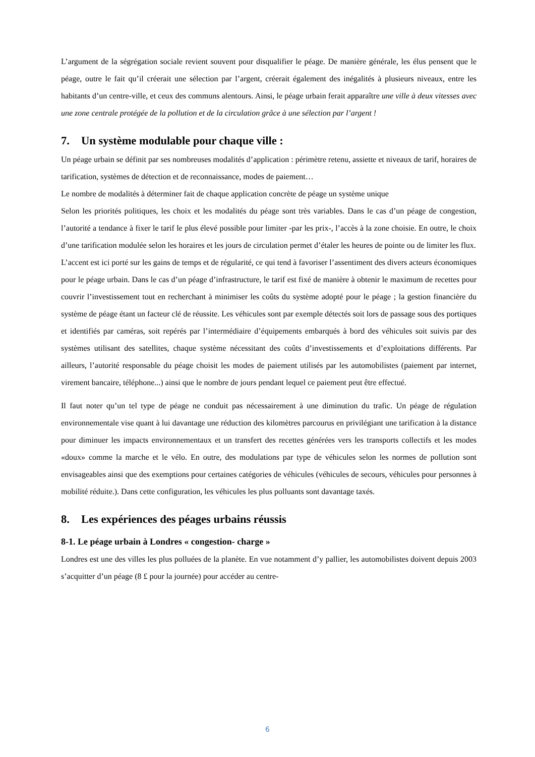L’argument de la ségrégation sociale revient souvent pour disqualifier le péage. De manière générale, les élus pensent que le péage, outre le fait qu’il créerait une sélection par l’argent, créerait également des inégalités à plusieurs niveaux, entre les habitants d’un centre-ville, et ceux des communs alentours. Ainsi, le péage urbain ferait apparaître une ville à deux vitesses avec une zone centrale protégée de la pollution et de la circulation grâce à une sélection par l’argent !
7. Un système modulable pour chaque ville :
Un péage urbain se définit par ses nombreuses modalités d’application : périmètre retenu, assiette et niveaux de tarif, horaires de tarification, systèmes de détection et de reconnaissance, modes de paiement…
Le nombre de modalités à déterminer fait de chaque application concrète de péage un système unique
Selon les priorités politiques, les choix et les modalités du péage sont très variables. Dans le cas d’un péage de congestion, l’autorité a tendance à fixer le tarif le plus élevé possible pour limiter -par les prix-, l’accès à la zone choisie. En outre, le choix d’une tarification modulée selon les horaires et les jours de circulation permet d’étaler les heures de pointe ou de limiter les flux.
L’accent est ici porté sur les gains de temps et de régularité, ce qui tend à favoriser l’assentiment des divers acteurs économiques pour le péage urbain. Dans le cas d’un péage d’infrastructure, le tarif est fixé de manière à obtenir le maximum de recettes pour couvrir l’investissement tout en recherchant à minimiser les coûts du système adopté pour le péage ; la gestion financière du système de péage étant un facteur clé de réussite. Les véhicules sont par exemple détectés soit lors de passage sous des portiques et identifiés par caméras, soit repérés par l’intermédiaire d’équipements embarqués à bord des véhicules soit suivis par des systèmes utilisant des satellites, chaque système nécessitant des coûts d’investissements et d’exploitations différents. Par ailleurs, l’autorité responsable du péage choisit les modes de paiement utilisés par les automobilistes (paiement par internet, virement bancaire, téléphone...) ainsi que le nombre de jours pendant lequel ce paiement peut être effectué.
Il faut noter qu’un tel type de péage ne conduit pas nécessairement à une diminution du trafic. Un péage de régulation environnementale vise quant à lui davantage une réduction des kilomètres parcourus en privilégiant une tarification à la distance pour diminuer les impacts environnementaux et un transfert des recettes générées vers les transports collectifs et les modes «doux» comme la marche et le vélo. En outre, des modulations par type de véhicules selon les normes de pollution sont envisageables ainsi que des exemptions pour certaines catégories de véhicules (véhicules de secours, véhicules pour personnes à mobilité réduite.). Dans cette configuration, les véhicules les plus polluants sont davantage taxés.
8. Les expériences des péages urbains réussis
8-1. Le péage urbain à Londres « congestion- charge »
Londres est une des villes les plus polluées de la planète. En vue notamment d’y pallier, les automobilistes doivent depuis 2003 s’acquitter d’un péage (8 £ pour la journée) pour accéder au centre-
6